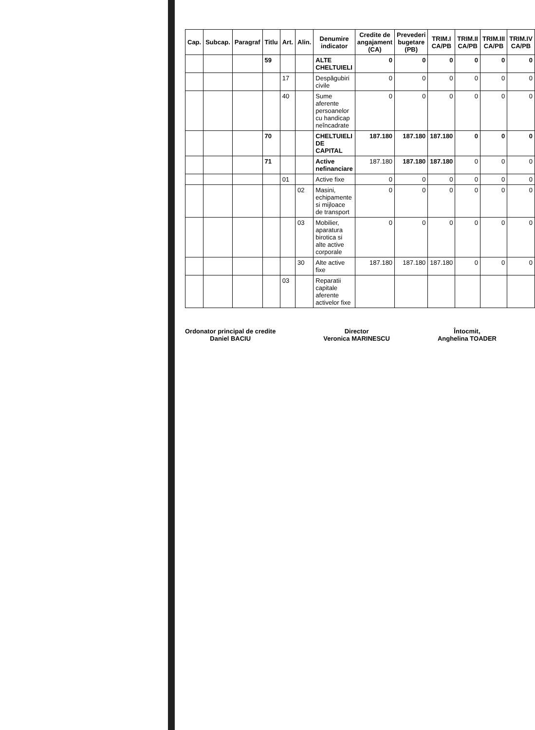| Cap. | Subcap. | Paragraf | Titlu | Art. | Alin. | Denumire indicator | Credite de angajament (CA) | Prevederi bugetare (PB) | TRIM.I CA/PB | TRIM.II CA/PB | TRIM.III CA/PB | TRIM.IV CA/PB |
| --- | --- | --- | --- | --- | --- | --- | --- | --- | --- | --- | --- | --- |
| | | | 59 | | | ALTE CHELTUIELI | 0 | 0 | 0 | 0 | 0 | 0 |
| | | | | 17 | | Despăgubiri civile | 0 | 0 | 0 | 0 | 0 | 0 |
| | | | | 40 | | Sume aferente persoanelor cu handicap neîncadrate | 0 | 0 | 0 | 0 | 0 | 0 |
| | | | 70 | | | CHELTUIELI DE CAPITAL | 187.180 | 187.180 | 187.180 | 0 | 0 | 0 |
| | | | 71 | | | Active nefinanciare | 187.180 | 187.180 | 187.180 | 0 | 0 | 0 |
| | | | | 01 | | Active fixe | 0 | 0 | 0 | 0 | 0 | 0 |
| | | | | | 02 | Masini, echipamente si mijloace de transport | 0 | 0 | 0 | 0 | 0 | 0 |
| | | | | | 03 | Mobilier, aparatura birotica si alte active corporale | 0 | 0 | 0 | 0 | 0 | 0 |
| | | | | | 30 | Alte active fixe | 187.180 | 187.180 | 187.180 | 0 | 0 | 0 |
| | | | | 03 | | Reparatii capitale aferente activelor fixe | | | | | | |
Ordonator principal de credite
Daniel BACIU
Director
Veronica MARINESCU
Întocmit,
Anghelina TOADER